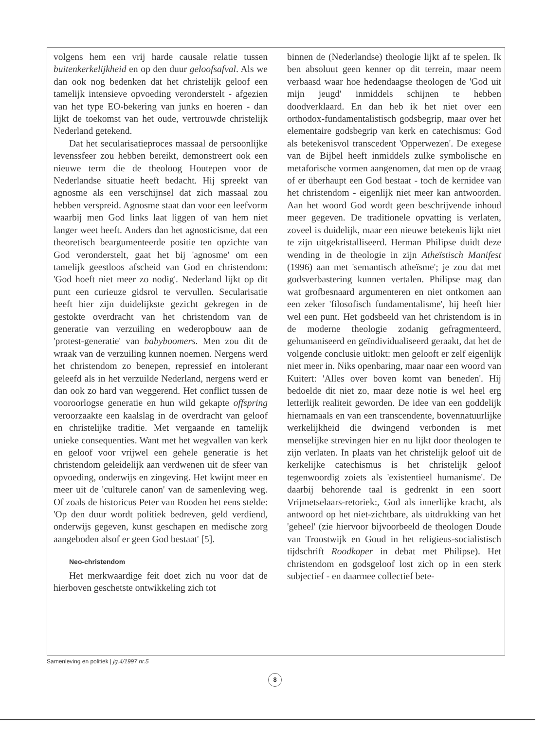volgens hem een vrij harde causale relatie tussen buitenkerkelijkheid en op den duur geloofsafval. Als we dan ook nog bedenken dat het christelijk geloof een tamelijk intensieve opvoeding veronderstelt - afgezien van het type EO-bekering van junks en hoeren - dan lijkt de toekomst van het oude, vertrouwde christelijk Nederland getekend.
Dat het secularisatieproces massaal de persoonlijke levenssfeer zou hebben bereikt, demonstreert ook een nieuwe term die de theoloog Houtepen voor de Nederlandse situatie heeft bedacht. Hij spreekt van agnosme als een verschijnsel dat zich massaal zou hebben verspreid. Agnosme staat dan voor een leefvorm waarbij men God links laat liggen of van hem niet langer weet heeft. Anders dan het agnosticisme, dat een theoretisch beargumenteerde positie ten opzichte van God veronderstelt, gaat het bij 'agnosme' om een tamelijk geestloos afscheid van God en christendom: 'God hoeft niet meer zo nodig'. Nederland lijkt op dit punt een curieuze gidsrol te vervullen. Secularisatie heeft hier zijn duidelijkste gezicht gekregen in de gestokte overdracht van het christendom van de generatie van verzuiling en wederopbouw aan de 'protest-generatie' van babyboomers. Men zou dit de wraak van de verzuiling kunnen noemen. Nergens werd het christendom zo benepen, repressief en intolerant geleefd als in het verzuilde Nederland, nergens werd er dan ook zo hard van weggerend. Het conflict tussen de vooroorlogse generatie en hun wild gekapte offspring veroorzaakte een kaalslag in de overdracht van geloof en christelijke traditie. Met vergaande en tamelijk unieke consequenties. Want met het wegvallen van kerk en geloof voor vrijwel een gehele generatie is het christendom geleidelijk aan verdwenen uit de sfeer van opvoeding, onderwijs en zingeving. Het kwijnt meer en meer uit de 'culturele canon' van de samenleving weg. Of zoals de historicus Peter van Rooden het eens stelde: 'Op den duur wordt politiek bedreven, geld verdiend, onderwijs gegeven, kunst geschapen en medische zorg aangeboden alsof er geen God bestaat' [5].
Neo-christendom
Het merkwaardige feit doet zich nu voor dat de hierboven geschetste ontwikkeling zich tot
binnen de (Nederlandse) theologie lijkt af te spelen. Ik ben absoluut geen kenner op dit terrein, maar neem verbaasd waar hoe hedendaagse theologen de 'God uit mijn jeugd' inmiddels schijnen te hebben doodverklaard. En dan heb ik het niet over een orthodox-fundamentalistisch godsbegrip, maar over het elementaire godsbegrip van kerk en catechismus: God als betekenisvol transcedent 'Opperwezen'. De exegese van de Bijbel heeft inmiddels zulke symbolische en metaforische vormen aangenomen, dat men op de vraag of er überhaupt een God bestaat - toch de kernidee van het christendom - eigenlijk niet meer kan antwoorden. Aan het woord God wordt geen beschrijvende inhoud meer gegeven. De traditionele opvatting is verlaten, zoveel is duidelijk, maar een nieuwe betekenis lijkt niet te zijn uitgekristalliseerd. Herman Philipse duidt deze wending in de theologie in zijn Atheïstisch Manifest (1996) aan met 'semantisch atheïsme'; je zou dat met godsverbastering kunnen vertalen. Philipse mag dan wat grofbesnaard argumenteren en niet ontkomen aan een zeker 'filosofisch fundamentalisme', hij heeft hier wel een punt. Het godsbeeld van het christendom is in de moderne theologie zodanig gefragmenteerd, gehumaniseerd en geïndividualiseerd geraakt, dat het de volgende conclusie uitlokt: men gelooft er zelf eigenlijk niet meer in. Niks openbaring, maar naar een woord van Kuitert: 'Alles over boven komt van beneden'. Hij bedoelde dit niet zo, maar deze notie is wel heel erg letterlijk realiteit geworden. De idee van een goddelijk hiernamaals en van een transcendente, bovennatuurlijke werkelijkheid die dwingend verbonden is met menselijke strevingen hier en nu lijkt door theologen te zijn verlaten. In plaats van het christelijk geloof uit de kerkelijke catechismus is het christelijk geloof tegenwoordig zoiets als 'existentieel humanisme'. De daarbij behorende taal is gedrenkt in een soort Vrijmetselaars-retoriek:, God als innerlijke kracht, als antwoord op het niet-zichtbare, als uitdrukking van het 'geheel' (zie hiervoor bijvoorbeeld de theologen Doude van Troostwijk en Goud in het religieus-socialistisch tijdschrift Roodkoper in debat met Philipse). Het christendom en godsgeloof lost zich op in een sterk subjectief - en daarmee collectief bete-
Samenleving en politiek | jg.4/1997 nr.5
8